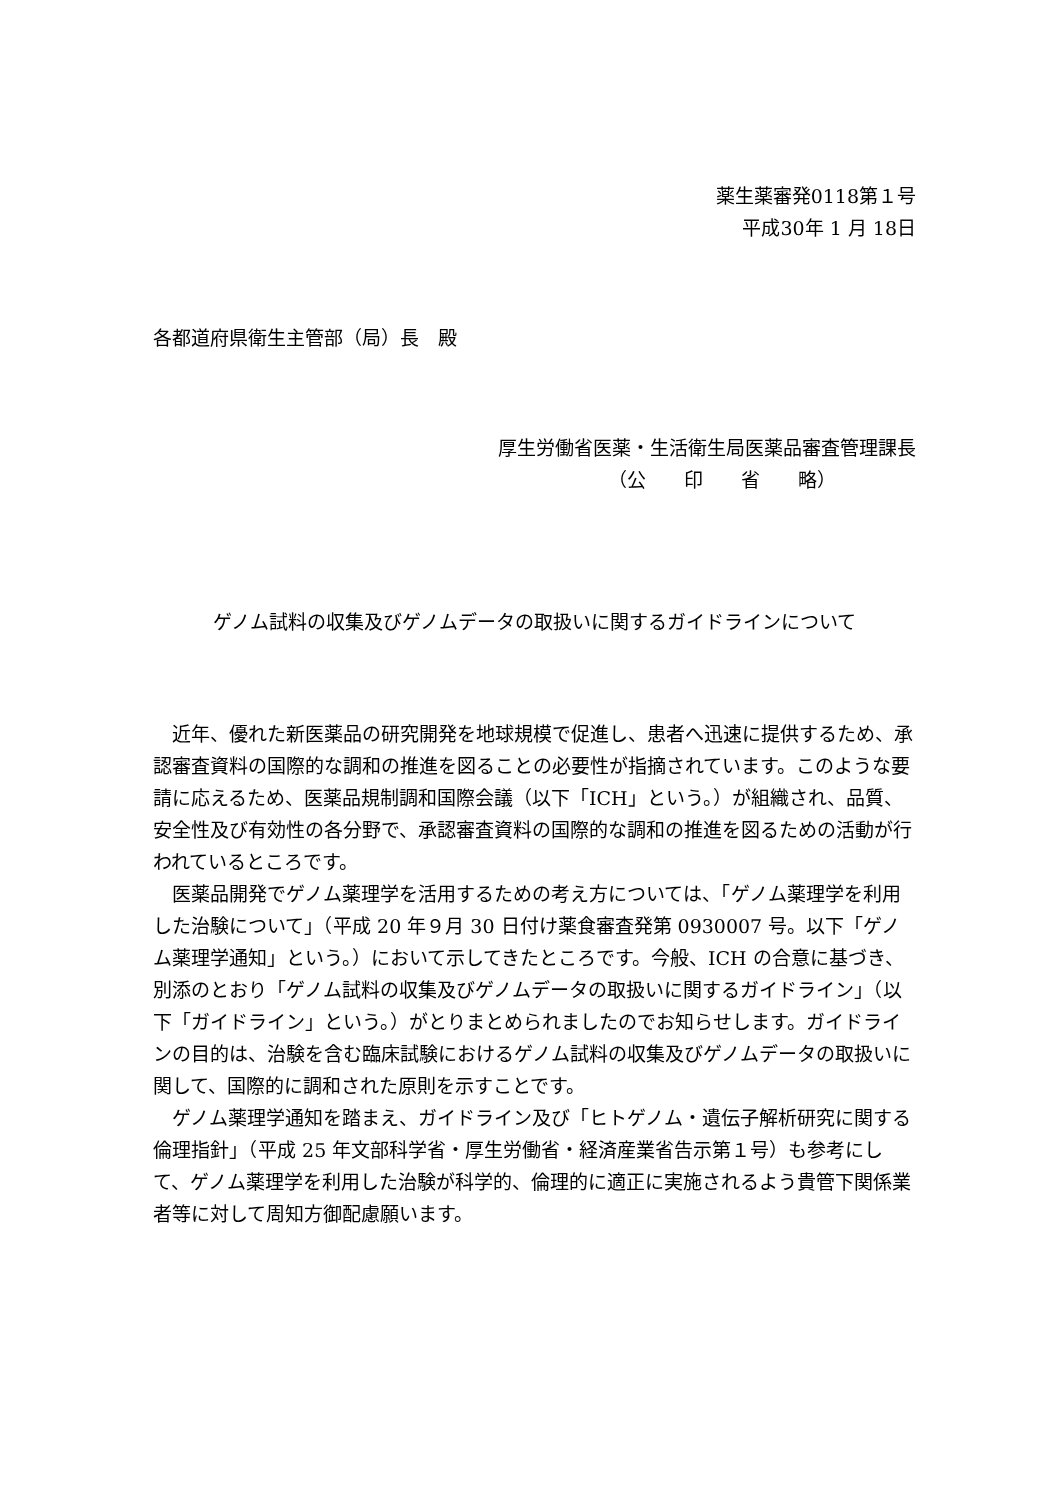薬生薬審発0118第１号
平成30年 1 月 18日
各都道府県衛生主管部（局）長　殿
厚生労働省医薬・生活衛生局医薬品審査管理課長
（公　　印　　省　　略）
ゲノム試料の収集及びゲノムデータの取扱いに関するガイドラインについて
近年、優れた新医薬品の研究開発を地球規模で促進し、患者へ迅速に提供するため、承認審査資料の国際的な調和の推進を図ることの必要性が指摘されています。このような要請に応えるため、医薬品規制調和国際会議（以下「ICH」という。）が組織され、品質、安全性及び有効性の各分野で、承認審査資料の国際的な調和の推進を図るための活動が行われているところです。
医薬品開発でゲノム薬理学を活用するための考え方については、「ゲノム薬理学を利用した治験について」（平成 20 年９月 30 日付け薬食審査発第 0930007 号。以下「ゲノム薬理学通知」という。）において示してきたところです。今般、ICH の合意に基づき、別添のとおり「ゲノム試料の収集及びゲノムデータの取扱いに関するガイドライン」（以下「ガイドライン」という。）がとりまとめられましたのでお知らせします。ガイドラインの目的は、治験を含む臨床試験におけるゲノム試料の収集及びゲノムデータの取扱いに関して、国際的に調和された原則を示すことです。
ゲノム薬理学通知を踏まえ、ガイドライン及び「ヒトゲノム・遺伝子解析研究に関する倫理指針」（平成 25 年文部科学省・厚生労働省・経済産業省告示第１号）も参考にして、ゲノム薬理学を利用した治験が科学的、倫理的に適正に実施されるよう貴管下関係業者等に対して周知方御配慮願います。